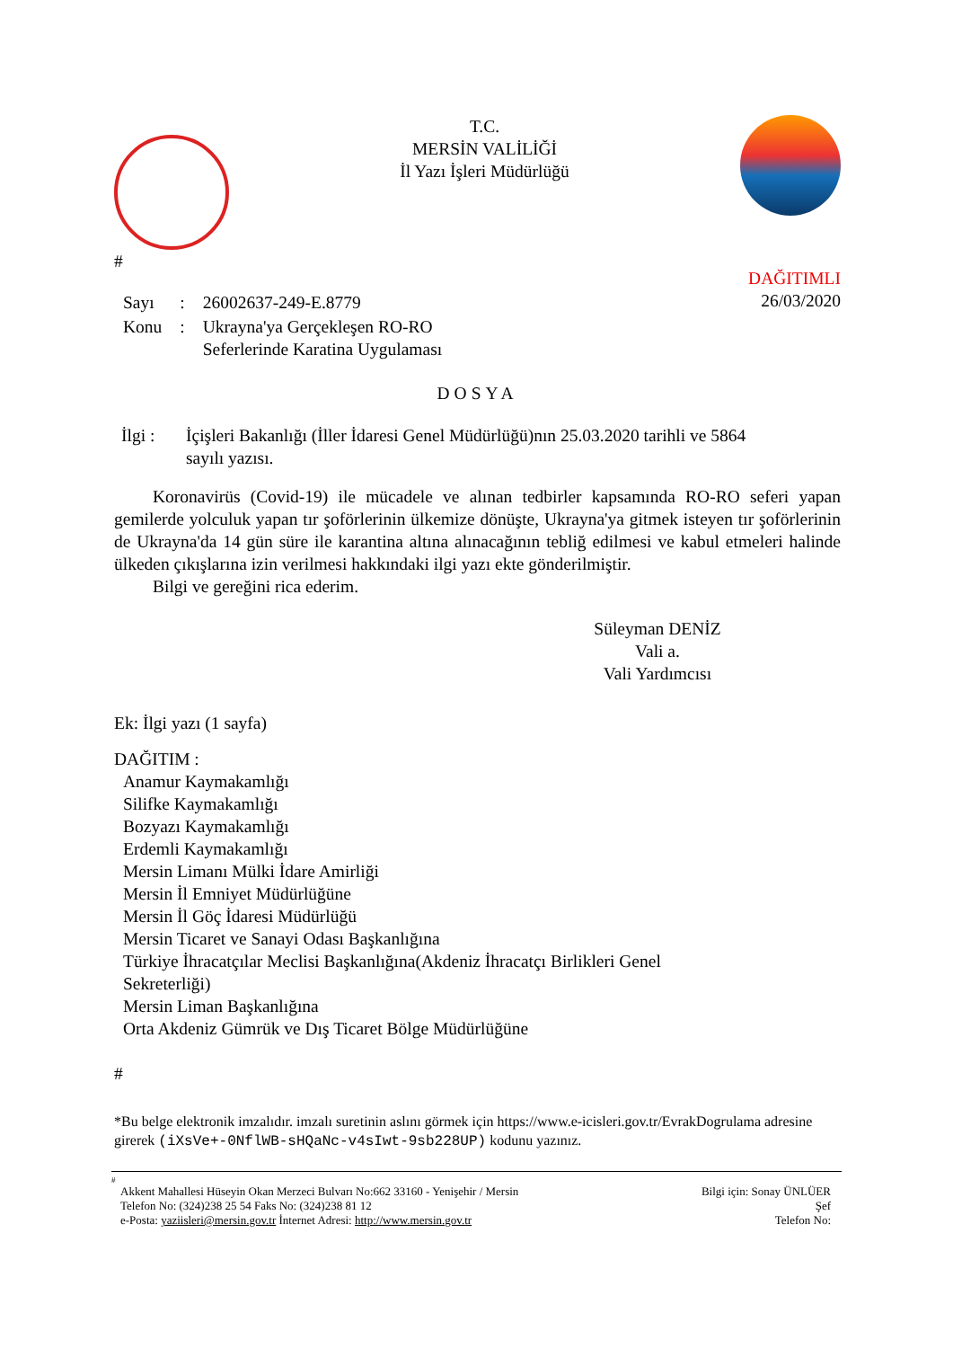#
T.C.
MERSİN VALİLİĞİ
İl Yazı İşleri Müdürlüğü
| Sayı | : | 26002637-249-E.8779 |
| Konu | : | Ukrayna'ya Gerçekleşen RO-RO Seferlerinde Karatina Uygulaması |
DAĞITIMLI
26/03/2020
DOSYA
İlgi : İçişleri Bakanlığı (İller İdaresi Genel Müdürlüğü)nın 25.03.2020 tarihli ve 5864
sayılı yazısı.
Koronavirüs (Covid-19) ile mücadele ve alınan tedbirler kapsamında RO-RO seferi yapan gemilerde yolculuk yapan tır şoförlerinin ülkemize dönüşte, Ukrayna'ya gitmek isteyen tır şoförlerinin de Ukrayna'da 14 gün süre ile karantina altına alınacağının tebliğ edilmesi ve kabul etmeleri halinde ülkeden çıkışlarına izin verilmesi hakkındaki ilgi yazı ekte gönderilmiştir.
Bilgi ve gereğini rica ederim.
Süleyman DENİZ
Vali a.
Vali Yardımcısı
Ek: İlgi yazı (1 sayfa)
DAĞITIM :
Anamur Kaymakamlığı
Silifke Kaymakamlığı
Bozyazı Kaymakamlığı
Erdemli Kaymakamlığı
Mersin Limanı Mülki İdare Amirliği
Mersin İl Emniyet Müdürlüğüne
Mersin İl Göç İdaresi Müdürlüğü
Mersin Ticaret ve Sanayi Odası Başkanlığına
Türkiye İhracatçılar Meclisi Başkanlığına(Akdeniz İhracatçı Birlikleri Genel
Sekreterliği)
Mersin Liman Başkanlığına
Orta Akdeniz Gümrük ve Dış Ticaret Bölge Müdürlüğüne
#
*Bu belge elektronik imzalıdır. imzalı suretinin aslını görmek için https://www.e-icisleri.gov.tr/EvrakDogrulama adresine girerek (iXsVe+-0NflWB-sHQaNc-v4sIwt-9sb228UP) kodunu yazınız.
#
Akkent Mahallesi Hüseyin Okan Merzeci Bulvarı No:662 33160 - Yenişehir / Mersin
Telefon No: (324)238 25 54 Faks No: (324)238 81 12
e-Posta: yaziisleri@mersin.gov.tr İnternet Adresi: http://www.mersin.gov.tr
Bilgi için: Sonay ÜNLÜER
Şef
Telefon No: